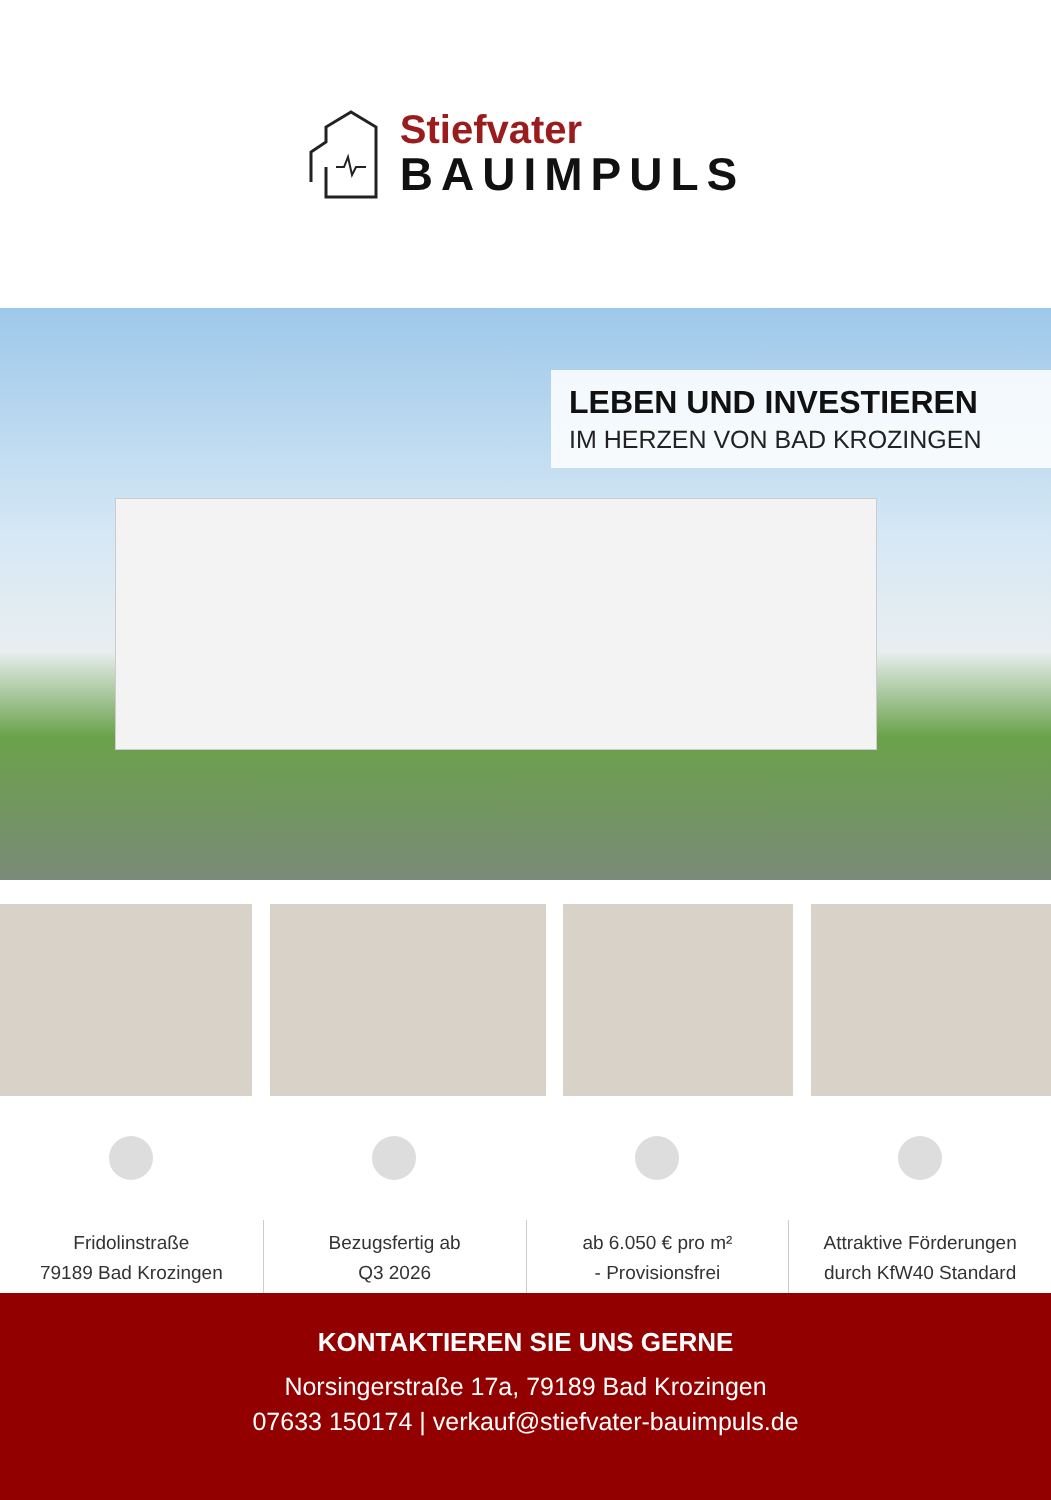Stiefvater
BAUIMPULS
LEBEN UND INVESTIEREN
IM HERZEN VON BAD KROZINGEN
Fridolinstraße
79189 Bad Krozingen
Bezugsfertig ab
Q3 2026
ab 6.050 € pro m²
- Provisionsfrei
Attraktive Förderungen
durch KfW40 Standard
KONTAKTIEREN SIE UNS GERNE
Norsingerstraße 17a, 79189 Bad Krozingen
07633 150174 | verkauf@stiefvater-bauimpuls.de